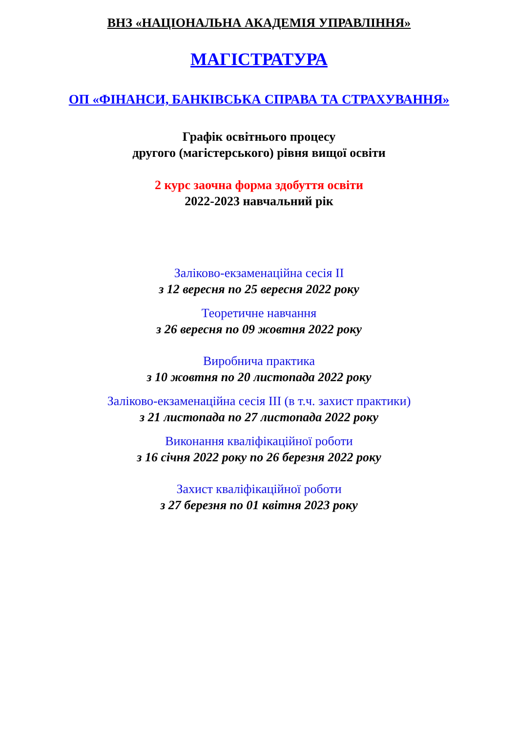ВНЗ «НАЦІОНАЛЬНА АКАДЕМІЯ УПРАВЛІННЯ»
МАГІСТРАТУРА
ОП «ФІНАНСИ, БАНКІВСЬКА СПРАВА ТА СТРАХУВАННЯ»
Графік освітнього процесу
другого (магістерського) рівня вищої освіти
2 курс заочна форма здобуття освіти
2022-2023 навчальний рік
Заліково-екзаменаційна сесія ІІ
з 12 вересня по 25 вересня 2022 року
Теоретичне навчання
з 26 вересня по 09 жовтня 2022 року
Виробнича практика
з 10 жовтня по 20 листопада 2022 року
Заліково-екзаменаційна сесія ІІІ (в т.ч. захист практики)
з 21 листопада по 27 листопада 2022 року
Виконання кваліфікаційної роботи
з 16 січня 2022 року по 26 березня 2022 року
Захист кваліфікаційної роботи
з 27 березня по 01 квітня 2023 року